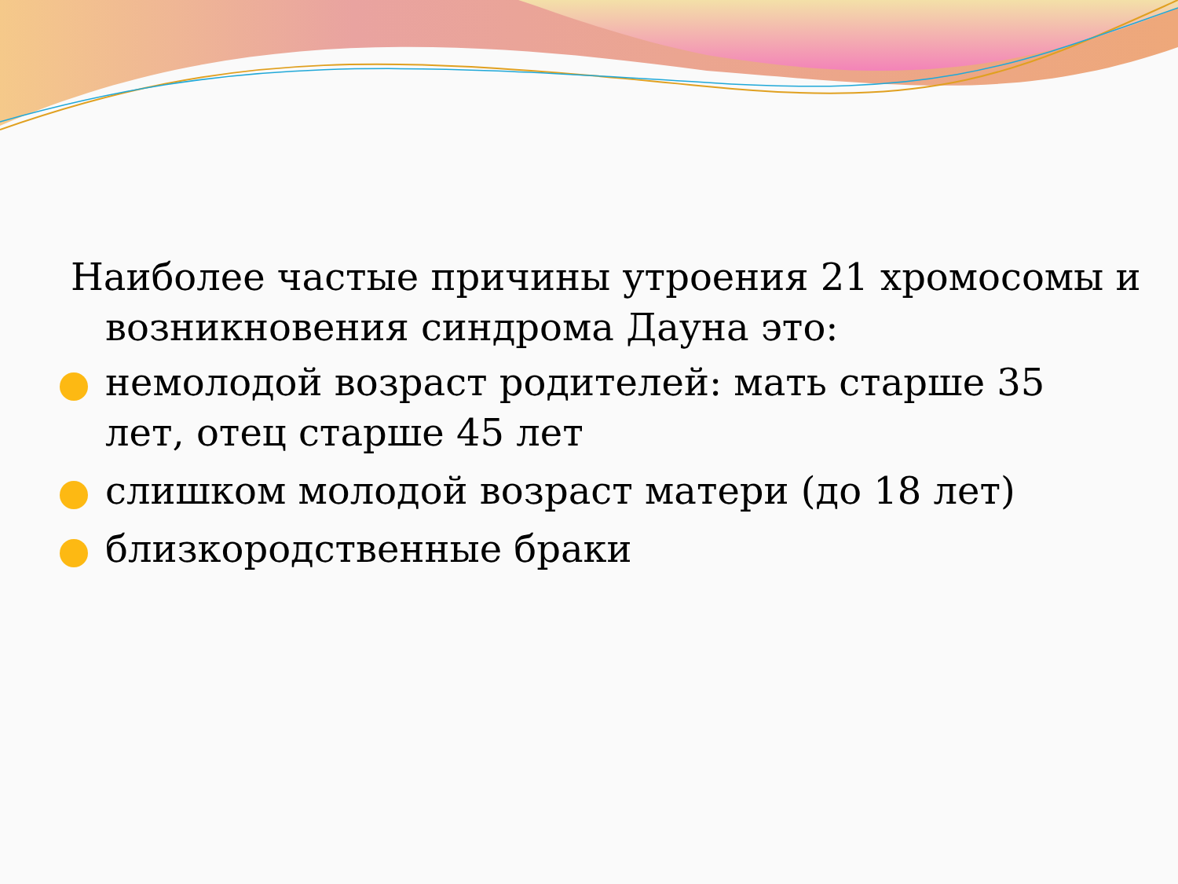Наиболее частые причины утроения 21 хромосомы и возникновения синдрома Дауна это:
немолодой возраст родителей: мать старше 35 лет, отец старше 45 лет
слишком молодой возраст матери (до 18 лет)
близкородственные браки